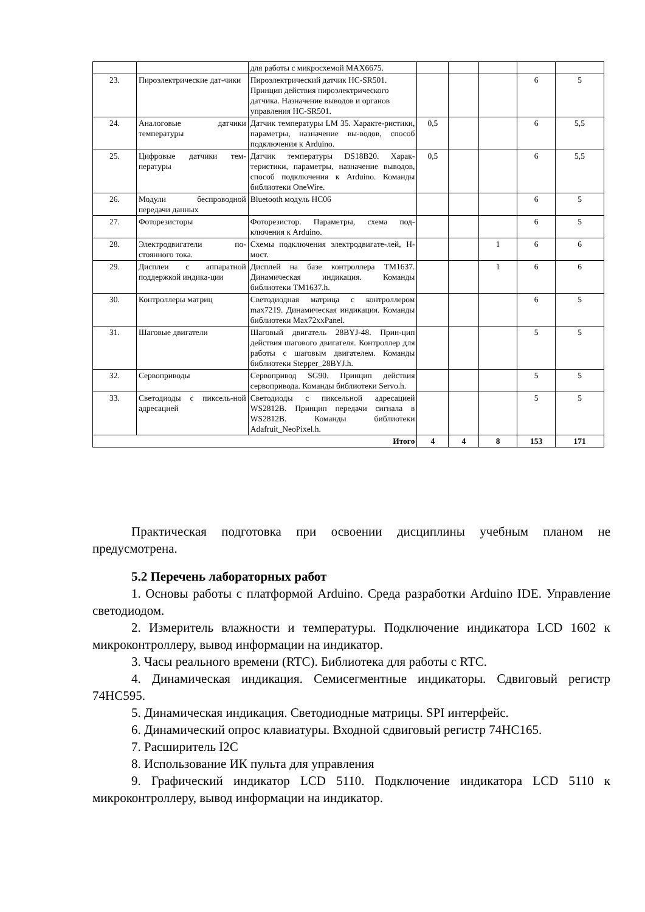| | | для работы с микросхемой MAX6675. | | | | | |
| 23. | Пироэлектрические дат-чики | Пироэлектрический датчик HC-SR501. Принцип действия пироэлектрического датчика. Назначение выводов и органов управления HC-SR501. | | | | 6 | 5 |
| 24. | Аналоговые датчики температуры | Датчик температуры LM 35. Характе-ристики, параметры, назначение вы-водов, способ подключения к Arduino. | 0,5 | | | 6 | 5,5 |
| 25. | Цифровые датчики тем-пературы | Датчик температуры DS18B20. Харак-теристики, параметры, назначение выводов, способ подключения к Arduino. Команды библиотеки OneWire. | 0,5 | | | 6 | 5,5 |
| 26. | Модули беспроводной передачи данных | Bluetooth модуль HC06 | | | | 6 | 5 |
| 27. | Фоторезисторы | Фоторезистор. Параметры, схема под-ключения к Arduino. | | | | 6 | 5 |
| 28. | Электродвигатели по-стоянного тока. | Схемы подключения электродвигате-лей, H-мост. | | | 1 | 6 | 6 |
| 29. | Дисплеи с аппаратной поддержкой индика-ции | Дисплей на базе контроллера TM1637. Динамическая индикация. Команды библиотеки TM1637.h. | | | 1 | 6 | 6 |
| 30. | Контроллеры матриц | Светодиодная матрица с контроллером max7219. Динамическая индикация. Команды библиотеки Max72xxPanel. | | | | 6 | 5 |
| 31. | Шаговые двигатели | Шаговый двигатель 28BYJ-48. Прин-цип действия шагового двигателя. Контроллер для работы с шаговым двигателем. Команды библиотеки Stepper_28BYJ.h. | | | | 5 | 5 |
| 32. | Сервоприводы | Сервопривод SG90. Принцип действия сервопривода. Команды библиотеки Servo.h. | | | | 5 | 5 |
| 33. | Светодиоды с пиксель-ной адресацией | Светодиоды с пиксельной адресацией WS2812B. Принцип передачи сигнала в WS2812B. Команды библиотеки Adafruit_NeoPixel.h. | | | | 5 | 5 |
| Итого | | | 4 | 4 | 8 | 153 | 171 |
Практическая подготовка при освоении дисциплины учебным планом не предусмотрена.
5.2 Перечень лабораторных работ
1. Основы работы с платформой Arduino. Среда разработки Arduino IDE. Управление светодиодом.
2. Измеритель влажности и температуры. Подключение индикатора LCD 1602 к микроконтроллеру, вывод информации на индикатор.
3. Часы реального времени (RTC). Библиотека для работы с RTC.
4. Динамическая индикация. Семисегментные индикаторы. Сдвиговый регистр 74HC595.
5. Динамическая индикация. Светодиодные матрицы. SPI интерфейс.
6. Динамический опрос клавиатуры. Входной сдвиговый регистр 74HC165.
7. Расширитель I2C
8. Использование ИК пульта для управления
9. Графический индикатор LCD 5110. Подключение индикатора LCD 5110 к микроконтроллеру, вывод информации на индикатор.